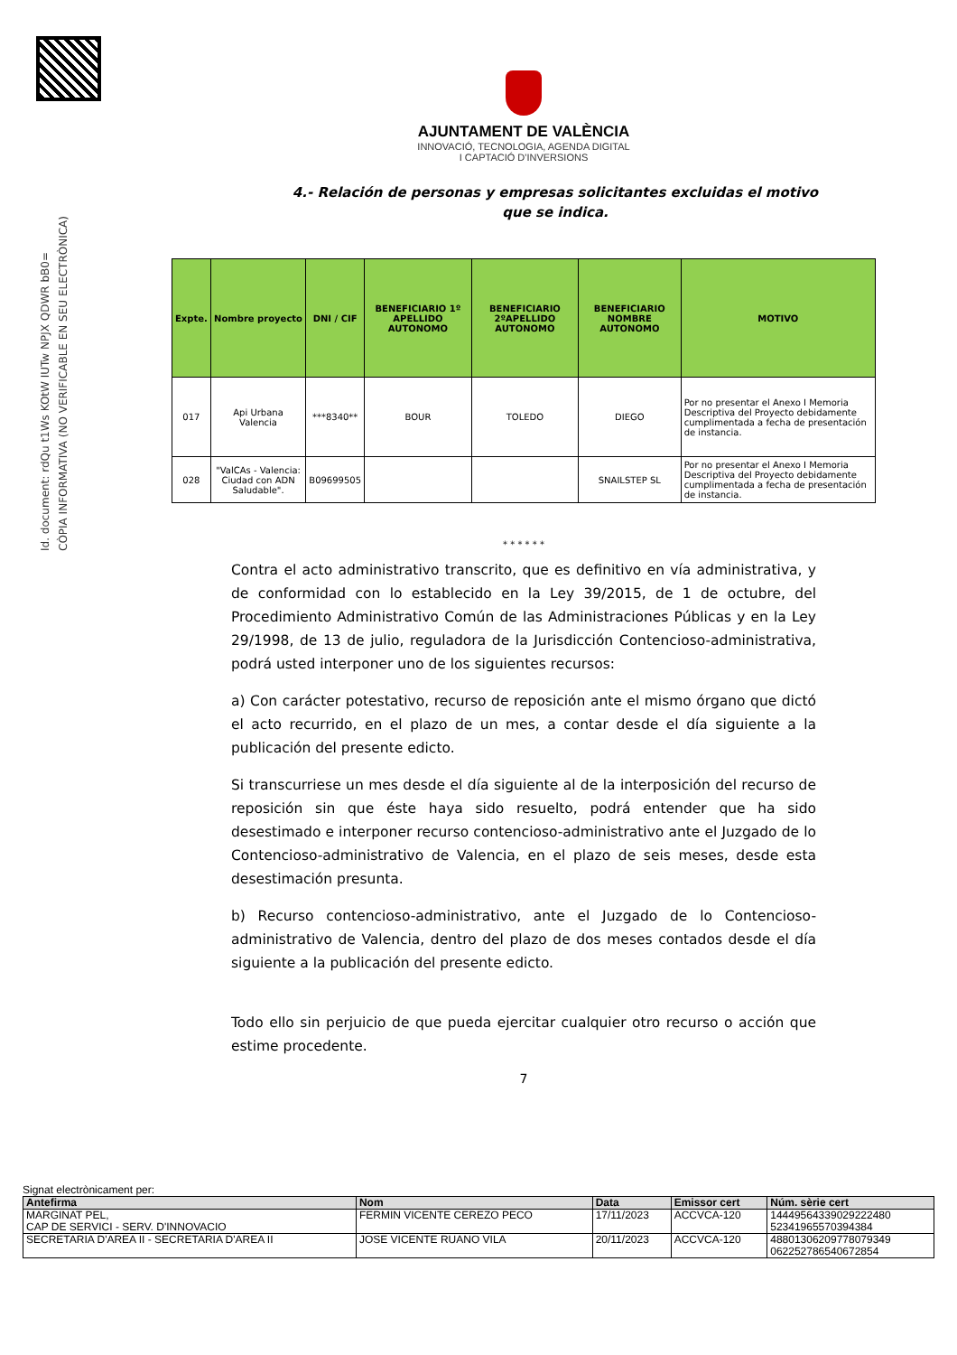Id. document: rdQu t1Ws KOtW IUTw NPJX QDWR bB0=
CÒPIA INFORMATIVA (NO VERIFICABLE EN SEU ELECTRÒNICA)
AJUNTAMENT DE VALÈNCIA
INNOVACIÓ, TECNOLOGIA, AGENDA DIGITAL
I CAPTACIÓ D'INVERSIONS
4.- Relación de personas y empresas solicitantes excluidas el motivo que se indica.
| Expte. | Nombre proyecto | DNI / CIF | BENEFICIARIO 1º APELLIDO AUTONOMO | BENEFICIARIO 2ºAPELLIDO AUTONOMO | BENEFICIARIO NOMBRE AUTONOMO | MOTIVO |
| --- | --- | --- | --- | --- | --- | --- |
| 017 | Api Urbana Valencia | ***8340** | BOUR | TOLEDO | DIEGO | Por no presentar el Anexo I Memoria Descriptiva del Proyecto debidamente cumplimentada a fecha de presentación de instancia. |
| 028 | "ValCAs - Valencia: Ciudad con ADN Saludable". | B09699505 | | | SNAILSTEP SL | Por no presentar el Anexo I Memoria Descriptiva del Proyecto debidamente cumplimentada a fecha de presentación de instancia. |
* * * * * *
Contra el acto administrativo transcrito, que es definitivo en vía administrativa, y de conformidad con lo establecido en la Ley 39/2015, de 1 de octubre, del Procedimiento Administrativo Común de las Administraciones Públicas y en la Ley 29/1998, de 13 de julio, reguladora de la Jurisdicción Contencioso-administrativa, podrá usted interponer uno de los siguientes recursos:
a) Con carácter potestativo, recurso de reposición ante el mismo órgano que dictó el acto recurrido, en el plazo de un mes, a contar desde el día siguiente a la publicación del presente edicto.
Si transcurriese un mes desde el día siguiente al de la interposición del recurso de reposición sin que éste haya sido resuelto, podrá entender que ha sido desestimado e interponer recurso contencioso-administrativo ante el Juzgado de lo Contencioso-administrativo de Valencia, en el plazo de seis meses, desde esta desestimación presunta.
b) Recurso contencioso-administrativo, ante el Juzgado de lo Contencioso-administrativo de Valencia, dentro del plazo de dos meses contados desde el día siguiente a la publicación del presente edicto.
Todo ello sin perjuicio de que pueda ejercitar cualquier otro recurso o acción que estime procedente.
7
Signat electrònicament per:
| Antefirma | Nom | Data | Emissor cert | Núm. sèrie cert |
| --- | --- | --- | --- | --- |
| MARGINAT PEL, CAP DE SERVICI - SERV. D'INNOVACIO | FERMIN VICENTE CEREZO PECO | 17/11/2023 | ACCVCA-120 | 14449564339029222480 52341965570394384 |
| SECRETARIA D'AREA II - SECRETARIA D'AREA II | JOSE VICENTE RUANO VILA | 20/11/2023 | ACCVCA-120 | 48801306209778079349 062252786540672854 |